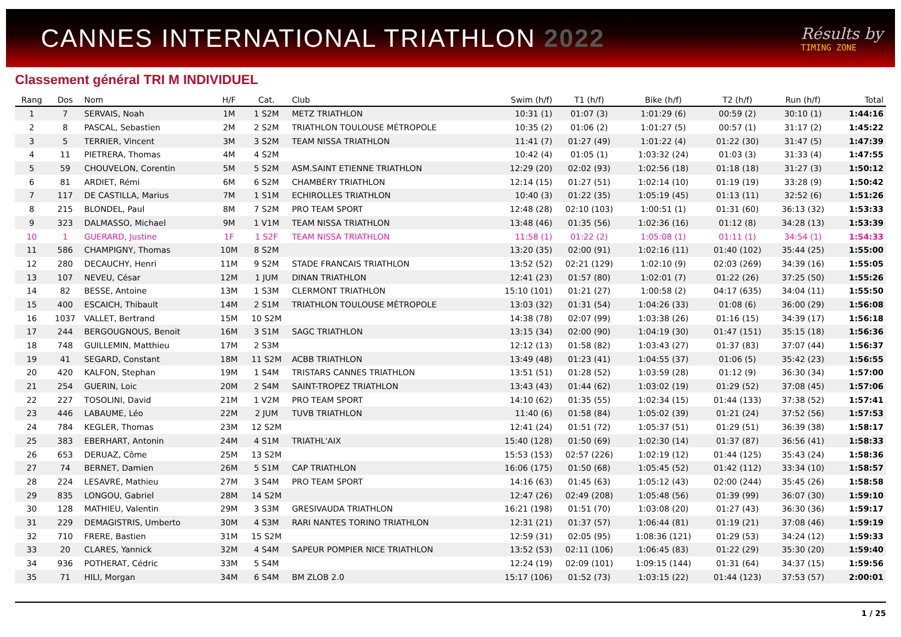CANNES INTERNATIONAL TRIATHLON 2022
Résults by
TIMING ZONE
Classement général TRI M INDIVIDUEL
| Rang | Dos | Nom | H/F | Cat. | Club | Swim (h/f) | T1 (h/f) | Bike (h/f) | T2 (h/f) | Run (h/f) | Total |
| --- | --- | --- | --- | --- | --- | --- | --- | --- | --- | --- | --- |
| 1 | 7 | SERVAIS, Noah | 1M | 1 S2M | METZ TRIATHLON | 10:31 (1) | 01:07 (3) | 1:01:29 (6) | 00:59 (2) | 30:10 (1) | 1:44:16 |
| 2 | 8 | PASCAL, Sebastien | 2M | 2 S2M | TRIATHLON TOULOUSE MÉTROPOLE | 10:35 (2) | 01:06 (2) | 1:01:27 (5) | 00:57 (1) | 31:17 (2) | 1:45:22 |
| 3 | 5 | TERRIER, Vincent | 3M | 3 S2M | TEAM NISSA TRIATHLON | 11:41 (7) | 01:27 (49) | 1:01:22 (4) | 01:22 (30) | 31:47 (5) | 1:47:39 |
| 4 | 11 | PIETRERA, Thomas | 4M | 4 S2M | | 10:42 (4) | 01:05 (1) | 1:03:32 (24) | 01:03 (3) | 31:33 (4) | 1:47:55 |
| 5 | 59 | CHOUVELON, Corentin | 5M | 5 S2M | ASM.SAINT ETIENNE TRIATHLON | 12:29 (20) | 02:02 (93) | 1:02:56 (18) | 01:18 (18) | 31:27 (3) | 1:50:12 |
| 6 | 81 | ARDIET, Rémi | 6M | 6 S2M | CHAMBÉRY TRIATHLON | 12:14 (15) | 01:27 (51) | 1:02:14 (10) | 01:19 (19) | 33:28 (9) | 1:50:42 |
| 7 | 117 | DE CASTILLA, Marius | 7M | 1 S1M | ECHIROLLES TRIATHLON | 10:40 (3) | 01:22 (35) | 1:05:19 (45) | 01:13 (11) | 32:52 (6) | 1:51:26 |
| 8 | 215 | BLONDEL, Paul | 8M | 7 S2M | PRO TEAM SPORT | 12:48 (28) | 02:10 (103) | 1:00:51 (1) | 01:31 (60) | 36:13 (32) | 1:53:33 |
| 9 | 323 | DALMASSO, Michael | 9M | 1 V1M | TEAM NISSA TRIATHLON | 13:48 (46) | 01:35 (56) | 1:02:36 (16) | 01:12 (8) | 34:28 (13) | 1:53:39 |
| 10 | 1 | GUERARD, Justine | 1F | 1 S2F | TEAM NISSA TRIATHLON | 11:58 (1) | 01:22 (2) | 1:05:08 (1) | 01:11 (1) | 34:54 (1) | 1:54:33 |
| 11 | 586 | CHAMPIGNY, Thomas | 10M | 8 S2M | | 13:20 (35) | 02:00 (91) | 1:02:16 (11) | 01:40 (102) | 35:44 (25) | 1:55:00 |
| 12 | 280 | DECAUCHY, Henri | 11M | 9 S2M | STADE FRANCAIS TRIATHLON | 13:52 (52) | 02:21 (129) | 1:02:10 (9) | 02:03 (269) | 34:39 (16) | 1:55:05 |
| 13 | 107 | NEVEU, César | 12M | 1 JUM | DINAN TRIATHLON | 12:41 (23) | 01:57 (80) | 1:02:01 (7) | 01:22 (26) | 37:25 (50) | 1:55:26 |
| 14 | 82 | BESSE, Antoine | 13M | 1 S3M | CLERMONT TRIATHLON | 15:10 (101) | 01:21 (27) | 1:00:58 (2) | 04:17 (635) | 34:04 (11) | 1:55:50 |
| 15 | 400 | ESCAICH, Thibault | 14M | 2 S1M | TRIATHLON TOULOUSE MÉTROPOLE | 13:03 (32) | 01:31 (54) | 1:04:26 (33) | 01:08 (6) | 36:00 (29) | 1:56:08 |
| 16 | 1037 | VALLET, Bertrand | 15M | 10 S2M | | 14:38 (78) | 02:07 (99) | 1:03:38 (26) | 01:16 (15) | 34:39 (17) | 1:56:18 |
| 17 | 244 | BERGOUGNOUS, Benoit | 16M | 3 S1M | SAGC TRIATHLON | 13:15 (34) | 02:00 (90) | 1:04:19 (30) | 01:47 (151) | 35:15 (18) | 1:56:36 |
| 18 | 748 | GUILLEMIN, Matthieu | 17M | 2 S3M | | 12:12 (13) | 01:58 (82) | 1:03:43 (27) | 01:37 (83) | 37:07 (44) | 1:56:37 |
| 19 | 41 | SEGARD, Constant | 18M | 11 S2M | ACBB TRIATHLON | 13:49 (48) | 01:23 (41) | 1:04:55 (37) | 01:06 (5) | 35:42 (23) | 1:56:55 |
| 20 | 420 | KALFON, Stephan | 19M | 1 S4M | TRISTARS CANNES TRIATHLON | 13:51 (51) | 01:28 (52) | 1:03:59 (28) | 01:12 (9) | 36:30 (34) | 1:57:00 |
| 21 | 254 | GUERIN, Loic | 20M | 2 S4M | SAINT-TROPEZ TRIATHLON | 13:43 (43) | 01:44 (62) | 1:03:02 (19) | 01:29 (52) | 37:08 (45) | 1:57:06 |
| 22 | 227 | TOSOLINI, David | 21M | 1 V2M | PRO TEAM SPORT | 14:10 (62) | 01:35 (55) | 1:02:34 (15) | 01:44 (133) | 37:38 (52) | 1:57:41 |
| 23 | 446 | LABAUME, Léo | 22M | 2 JUM | TUVB TRIATHLON | 11:40 (6) | 01:58 (84) | 1:05:02 (39) | 01:21 (24) | 37:52 (56) | 1:57:53 |
| 24 | 784 | KEGLER, Thomas | 23M | 12 S2M | | 12:41 (24) | 01:51 (72) | 1:05:37 (51) | 01:29 (51) | 36:39 (38) | 1:58:17 |
| 25 | 383 | EBERHART, Antonin | 24M | 4 S1M | TRIATHL'AIX | 15:40 (128) | 01:50 (69) | 1:02:30 (14) | 01:37 (87) | 36:56 (41) | 1:58:33 |
| 26 | 653 | DERUAZ, Côme | 25M | 13 S2M | | 15:53 (153) | 02:57 (226) | 1:02:19 (12) | 01:44 (125) | 35:43 (24) | 1:58:36 |
| 27 | 74 | BERNET, Damien | 26M | 5 S1M | CAP TRIATHLON | 16:06 (175) | 01:50 (68) | 1:05:45 (52) | 01:42 (112) | 33:34 (10) | 1:58:57 |
| 28 | 224 | LESAVRE, Mathieu | 27M | 3 S4M | PRO TEAM SPORT | 14:16 (63) | 01:45 (63) | 1:05:12 (43) | 02:00 (244) | 35:45 (26) | 1:58:58 |
| 29 | 835 | LONGOU, Gabriel | 28M | 14 S2M | | 12:47 (26) | 02:49 (208) | 1:05:48 (56) | 01:39 (99) | 36:07 (30) | 1:59:10 |
| 30 | 128 | MATHIEU, Valentin | 29M | 3 S3M | GRESIVAUDA TRIATHLON | 16:21 (198) | 01:51 (70) | 1:03:08 (20) | 01:27 (43) | 36:30 (36) | 1:59:17 |
| 31 | 229 | DEMAGISTRIS, Umberto | 30M | 4 S3M | RARI NANTES TORINO TRIATHLON | 12:31 (21) | 01:37 (57) | 1:06:44 (81) | 01:19 (21) | 37:08 (46) | 1:59:19 |
| 32 | 710 | FRERE, Bastien | 31M | 15 S2M | | 12:59 (31) | 02:05 (95) | 1:08:36 (121) | 01:29 (53) | 34:24 (12) | 1:59:33 |
| 33 | 20 | CLARES, Yannick | 32M | 4 S4M | SAPEUR POMPIER NICE TRIATHLON | 13:52 (53) | 02:11 (106) | 1:06:45 (83) | 01:22 (29) | 35:30 (20) | 1:59:40 |
| 34 | 936 | POTHERAT, Cédric | 33M | 5 S4M | | 12:24 (19) | 02:09 (101) | 1:09:15 (144) | 01:31 (64) | 34:37 (15) | 1:59:56 |
| 35 | 71 | HILI, Morgan | 34M | 6 S4M | BM ZLOB 2.0 | 15:17 (106) | 01:52 (73) | 1:03:15 (22) | 01:44 (123) | 37:53 (57) | 2:00:01 |
1 / 25